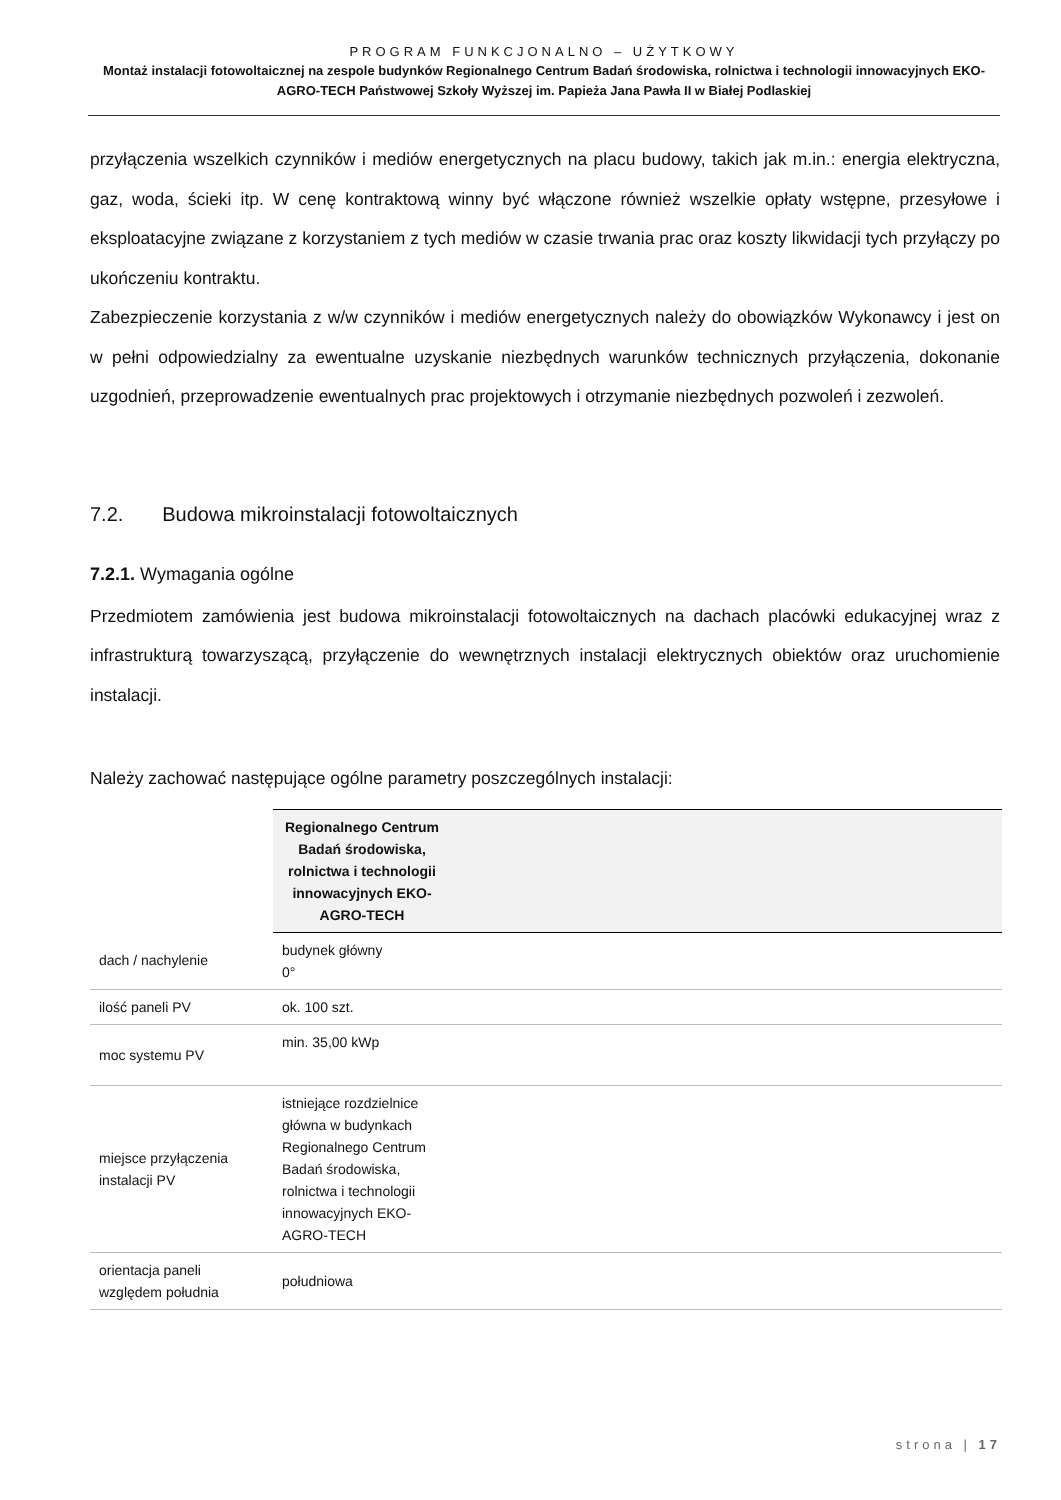PROGRAM FUNKCJONALNO – UŻYTKOWY
Montaż instalacji fotowoltaicznej na zespole budynków Regionalnego Centrum Badań środowiska, rolnictwa i technologii innowacyjnych EKO-AGRO-TECH Państwowej Szkoły Wyższej im. Papieża Jana Pawła II w Białej Podlaskiej
przyłączenia wszelkich czynników i mediów energetycznych na placu budowy, takich jak m.in.: energia elektryczna, gaz, woda, ścieki itp. W cenę kontraktową winny być włączone również wszelkie opłaty wstępne, przesyłowe i eksploatacyjne związane z korzystaniem z tych mediów w czasie trwania prac oraz koszty likwidacji tych przyłączy po ukończeniu kontraktu.
Zabezpieczenie korzystania z w/w czynników i mediów energetycznych należy do obowiązków Wykonawcy i jest on w pełni odpowiedzialny za ewentualne uzyskanie niezbędnych warunków technicznych przyłączenia, dokonanie uzgodnień, przeprowadzenie ewentualnych prac projektowych i otrzymanie niezbędnych pozwoleń i zezwoleń.
7.2. Budowa mikroinstalacji fotowoltaicznych
7.2.1. Wymagania ogólne
Przedmiotem zamówienia jest budowa mikroinstalacji fotowoltaicznych na dachach placówki edukacyjnej wraz z infrastrukturą towarzyszącą, przyłączenie do wewnętrznych instalacji elektrycznych obiektów oraz uruchomienie instalacji.
Należy zachować następujące ogólne parametry poszczególnych instalacji:
| | Regionalnego Centrum Badań środowiska, rolnictwa i technologii innowacyjnych EKO-AGRO-TECH | |
| --- | --- | --- |
| dach / nachylenie | budynek główny 0° | |
| ilość paneli PV | ok. 100 szt. | |
| moc systemu PV | min. 35,00 kWp | |
| miejsce przyłączenia instalacji PV | istniejące rozdzielnice główna w budynkach Regionalnego Centrum Badań środowiska, rolnictwa i technologii innowacyjnych EKO-AGRO-TECH | |
| orientacja paneli względem południa | południowa | |
strona | 17